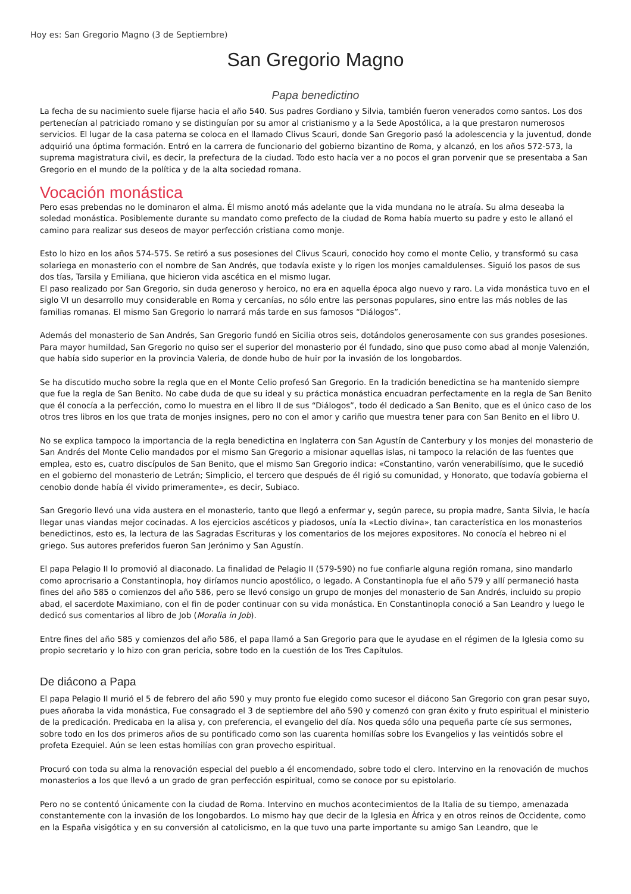Hoy es: San Gregorio Magno (3 de Septiembre)
San Gregorio Magno
Papa benedictino
La fecha de su nacimiento suele fijarse hacia el año 540. Sus padres Gordiano y Silvia, también fueron venerados como santos. Los dos pertenecían al patriciado romano y se distinguían por su amor al cristianismo y a la Sede Apostólica, a la que prestaron numerosos servicios. El lugar de la casa paterna se coloca en el llamado Clivus Scauri, donde San Gregorio pasó la adolescencia y la juventud, donde adquirió una óptima formación. Entró en la carrera de funcionario del gobierno bizantino de Roma, y alcanzó, en los años 572-573, la suprema magistratura civil, es decir, la prefectura de la ciudad. Todo esto hacía ver a no pocos el gran porvenir que se presentaba a San Gregorio en el mundo de la política y de la alta sociedad romana.
Vocación monástica
Pero esas prebendas no le dominaron el alma. Él mismo anotó más adelante que la vida mundana no le atraía. Su alma deseaba la soledad monástica. Posiblemente durante su mandato como prefecto de la ciudad de Roma había muerto su padre y esto le allanó el camino para realizar sus deseos de mayor perfección cristiana como monje.
Esto lo hizo en los años 574-575. Se retiró a sus posesiones del Clivus Scauri, conocido hoy como el monte Celio, y transformó su casa solariega en monasterio con el nombre de San Andrés, que todavía existe y lo rigen los monjes camaldulenses. Siguió los pasos de sus dos tías, Tarsila y Emiliana, que hicieron vida ascética en el mismo lugar.
El paso realizado por San Gregorio, sin duda generoso y heroico, no era en aquella época algo nuevo y raro. La vida monástica tuvo en el siglo VI un desarrollo muy considerable en Roma y cercanías, no sólo entre las personas populares, sino entre las más nobles de las familias romanas. El mismo San Gregorio lo narrará más tarde en sus famosos “Diálogos”.
Además del monasterio de San Andrés, San Gregorio fundó en Sicilia otros seis, dotándolos generosamente con sus grandes posesiones. Para mayor humildad, San Gregorio no quiso ser el superior del monasterio por él fundado, sino que puso como abad al monje Valenzión, que había sido superior en la provincia Valeria, de donde hubo de huir por la invasión de los longobardos.
Se ha discutido mucho sobre la regla que en el Monte Celio profesó San Gregorio. En la tradición benedictina se ha mantenido siempre que fue la regla de San Benito. No cabe duda de que su ideal y su práctica monástica encuadran perfectamente en la regla de San Benito que él conocía a la perfección, como lo muestra en el libro II de sus “Diálogos”, todo él dedicado a San Benito, que es el único caso de los otros tres libros en los que trata de monjes insignes, pero no con el amor y cariño que muestra tener para con San Benito en el libro U.
No se explica tampoco la importancia de la regla benedictina en Inglaterra con San Agustín de Canterbury y los monjes del monasterio de San Andrés del Monte Celio mandados por el mismo San Gregorio a misionar aquellas islas, ni tampoco la relación de las fuentes que emplea, esto es, cuatro discípulos de San Benito, que el mismo San Gregorio indica: «Constantino, varón venerabilísimo, que le sucedió en el gobierno del monasterio de Letrán; Simplicio, el tercero que después de él rigió su comunidad, y Honorato, que todavía gobierna el cenobio donde había él vivido primeramente», es decir, Subiaco.
San Gregorio llevó una vida austera en el monasterio, tanto que llegó a enfermar y, según parece, su propia madre, Santa Silvia, le hacía llegar unas viandas mejor cocinadas. A los ejercicios ascéticos y piadosos, unía la «Lectio divina», tan característica en los monasterios benedictinos, esto es, la lectura de las Sagradas Escrituras y los comentarios de los mejores expositores. No conocía el hebreo ni el griego. Sus autores preferidos fueron San Jerónimo y San Agustín.
El papa Pelagio II lo promovió al diaconado. La finalidad de Pelagio II (579-590) no fue confiarle alguna región romana, sino mandarlo como aprocrisario a Constantinopla, hoy diríamos nuncio apostólico, o legado. A Constantinopla fue el año 579 y allí permaneció hasta fines del año 585 o comienzos del año 586, pero se llevó consigo un grupo de monjes del monasterio de San Andrés, incluido su propio abad, el sacerdote Maximiano, con el fin de poder continuar con su vida monástica. En Constantinopla conoció a San Leandro y luego le dedicó sus comentarios al libro de Job (Moralia in Job).
Entre fines del año 585 y comienzos del año 586, el papa llamó a San Gregorio para que le ayudase en el régimen de la Iglesia como su propio secretario y lo hizo con gran pericia, sobre todo en la cuestión de los Tres Capítulos.
De diácono a Papa
El papa Pelagio II murió el 5 de febrero del año 590 y muy pronto fue elegido como sucesor el diácono San Gregorio con gran pesar suyo, pues añoraba la vida monástica, Fue consagrado el 3 de septiembre del año 590 y comenzó con gran éxito y fruto espiritual el ministerio de la predicación. Predicaba en la alisa y, con preferencia, el evangelio del día. Nos queda sólo una pequeña parte cíe sus sermones, sobre todo en los dos primeros años de su pontificado como son las cuarenta homilías sobre los Evangelios y las veintidós sobre el profeta Ezequiel. Aún se leen estas homilías con gran provecho espiritual.
Procuró con toda su alma la renovación especial del pueblo a él encomendado, sobre todo el clero. Intervino en la renovación de muchos monasterios a los que llevó a un grado de gran perfección espiritual, como se conoce por su epistolario.
Pero no se contentó únicamente con la ciudad de Roma. Intervino en muchos acontecimientos de la Italia de su tiempo, amenazada constantemente con la invasión de los longobardos. Lo mismo hay que decir de la Iglesia en África y en otros reinos de Occidente, como en la España visigótica y en su conversión al catolicismo, en la que tuvo una parte importante su amigo San Leandro, que le